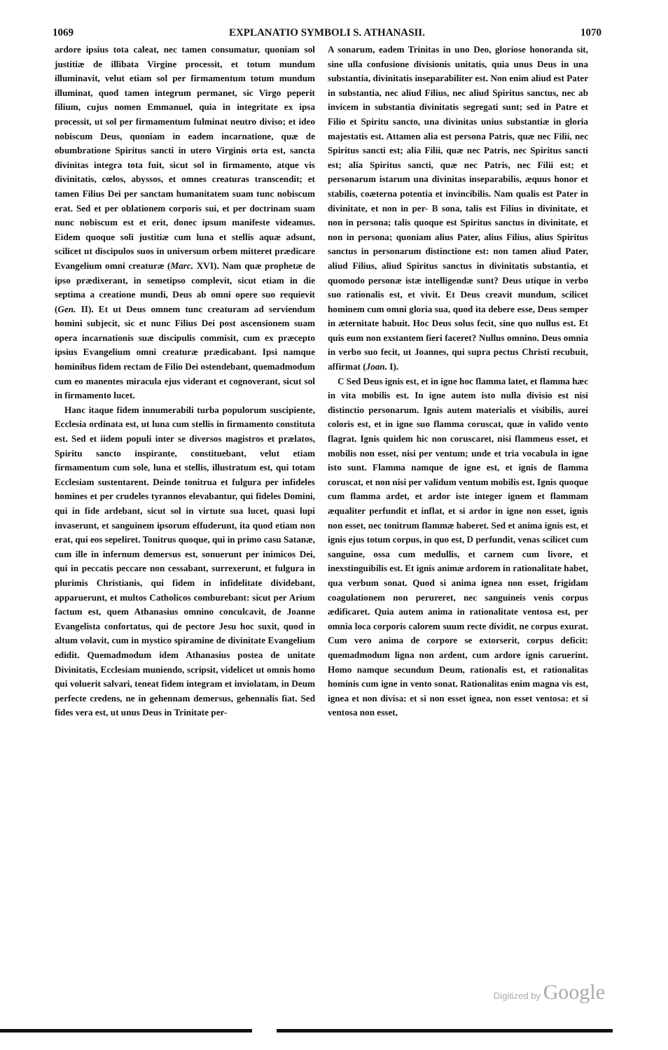1069 EXPLANATIO SYMBOLI S. ATHANASII. 1070
ardore ipsius tota caleat, nec tamen consumatur, quoniam sol justitiæ de illibata Virgine processit, et totum mundum illuminavit, velut etiam sol per firmamentum totum mundum illuminat, quod tamen integrum permanet, sic Virgo peperit filium, cujus nomen Emmanuel, quia in integritate ex ipsa processit, ut sol per firmamentum fulminat neutro diviso; et ideo nobiscum Deus, quoniam in eadem incarnatione, quæ de obumbratione Spiritus sancti in utero Virginis orta est, sancta divinitas integra tota fuit, sicut sol in firmamento, atque vis divinitatis, cœlos, abyssos, et omnes creaturas transcendit; et tamen Filius Dei per sanctam humanitatem suam tunc nobiscum erat. Sed et per oblationem corporis sui, et per doctrinam suam nunc nobiscum est et erit, donec ipsum manifeste videamus. Eidem quoque soli justitiæ cum luna et stellis aquæ adsunt, scilicet ut discipulos suos in universum orbem mitteret prædicare Evangelium omni creaturæ (Marc. XVI). Nam quæ prophetæ de ipso prædixerant, in semetipso complevit, sicut etiam in die septima a creatione mundi, Deus ab omni opere suo requievit (Gen. II). Et ut Deus omnem tunc creaturam ad serviendum homini subjecit, sic et nunc Filius Dei post ascensionem suam opera incarnationis suæ discipulis commisit, cum ex præcepto ipsius Evangelium omni creaturæ prædicabant. Ipsi namque hominibus fidem rectam de Filio Dei ostendebant, quemadmodum cum eo manentes miracula ejus viderant et cognoverant, sicut sol in firmamento lucet.
Hanc itaque fidem innumerabili turba populorum suscipiente, Ecclesia ordinata est, ut luna cum stellis in firmamento constituta est. Sed et iidem populi inter se diversos magistros et prælatos, Spiritu sancto inspirante, constituebant, velut etiam firmamentum cum sole, luna et stellis, illustratum est, qui totam Ecclesiam sustentarent. Deinde tonitrua et fulgura per infideles homines et per crudeles tyrannos elevabantur, qui fideles Domini, qui in fide ardebant, sicut sol in virtute sua lucet, quasi lupi invaserunt, et sanguinem ipsorum effuderunt, ita quod etiam non erat, qui eos sepeliret. Tonitrus quoque, qui in primo casu Satanæ, cum ille in infernum demersus est, sonuerunt per inimicos Dei, qui in peccatis peccare non cessabant, surrexerunt, et fulgura in plurimis Christianis, qui fidem in infidelitate dividebant, apparuerunt, et multos Catholicos comburebant: sicut per Arium factum est, quem Athanasius omnino conculcavit, de Joanne Evangelista confortatus, qui de pectore Jesu hoc suxit, quod in altum volavit, cum in mystico spiramine de divinitate Evangelium edidit. Quemadmodum idem Athanasius postea de unitate Divinitatis, Ecclesiam muniendo, scripsit, videlicet ut omnis homo qui voluerit salvari, teneat fidem integram et inviolatam, in Deum perfecte credens, ne in gehennam demersus, gehennalis fiat. Sed fides vera est, ut unus Deus in Trinitate per-
A sonarum, eadem Trinitas in uno Deo, gloriose honoranda sit, sine ulla confusione divisionis unitatis, quia unus Deus in una substantia, divinitatis inseparabiliter est. Non enim aliud est Pater in substantia, nec aliud Filius, nec aliud Spiritus sanctus, nec ab invicem in substantia divinitatis segregati sunt; sed in Patre et Filio et Spiritu sancto, una divinitas unius substantiæ in gloria majestatis est. Attamen alia est persona Patris, quæ nec Filii, nec Spiritus sancti est; alia Filii, quæ nec Patris, nec Spiritus sancti est; alia Spiritus sancti, quæ nec Patris, nec Filii est; et personarum istarum una divinitas inseparabilis, æquus honor et stabilis, coæterna potentia et invincibilis. Nam qualis est Pater in divinitate, et non in per- B sona, talis est Filius in divinitate, et non in persona; talis quoque est Spiritus sanctus in divinitate, et non in persona; quoniam alius Pater, alius Filius, alius Spiritus sanctus in personarum distinctione est: non tamen aliud Pater, aliud Filius, aliud Spiritus sanctus in divinitatis substantia, et quomodo personæ istæ intelligendæ sunt? Deus utique in verbo suo rationalis est, et vivit. Et Deus creavit mundum, scilicet hominem cum omni gloria sua, quod ita debere esse, Deus semper in æternitate habuit. Hoc Deus solus fecit, sine quo nullus est. Et quis eum non exstantem fieri faceret? Nullus omnino. Deus omnia in verbo suo fecit, ut Joannes, qui supra pectus Christi recubuit, affirmat (Joan. I).
C Sed Deus ignis est, et in igne hoc flamma latet, et flamma hæc in vita mobilis est. In igne autem isto nulla divisio est nisi distinctio personarum. Ignis autem materialis et visibilis, aurei coloris est, et in igne suo flamma coruscat, quæ in valido vento flagrat. Ignis quidem hic non coruscaret, nisi flammeus esset, et mobilis non esset, nisi per ventum; unde et tria vocabula in igne isto sunt. Flamma namque de igne est, et ignis de flamma coruscat, et non nisi per validum ventum mobilis est. Ignis quoque cum flamma ardet, et ardor iste integer ignem et flammam æqualiter perfundit et inflat, et si ardor in igne non esset, ignis non esset, nec tonitrum flammæ haberet. Sed et anima ignis est, et ignis ejus totum corpus, in quo est, D perfundit, venas scilicet cum sanguine, ossa cum medullis, et carnem cum livore, et inexstinguibilis est. Et ignis animæ ardorem in rationalitate habet, qua verbum sonat. Quod si anima ignea non esset, frigidam coagulationem non perureret, nec sanguineis venis corpus ædificaret. Quia autem anima in rationalitate ventosa est, per omnia loca corporis calorem suum recte dividit, ne corpus exurat. Cum vero anima de corpore se extorserit, corpus deficit: quemadmodum ligna non ardent, cum ardore ignis caruerint. Homo namque secundum Deum, rationalis est, et rationalitas hominis cum igne in vento sonat. Rationalitas enim magna vis est, ignea et non divisa: et si non esset ignea, non esset ventosa: et si ventosa non esset,
Digitized by Google